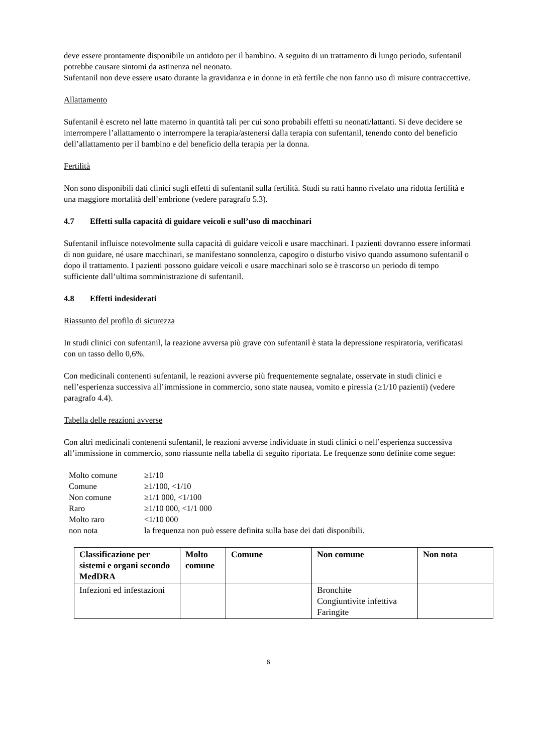deve essere prontamente disponibile un antidoto per il bambino. A seguito di un trattamento di lungo periodo, sufentanil potrebbe causare sintomi da astinenza nel neonato.
Sufentanil non deve essere usato durante la gravidanza e in donne in età fertile che non fanno uso di misure contraccettive.
Allattamento
Sufentanil è escreto nel latte materno in quantità tali per cui sono probabili effetti su neonati/lattanti. Si deve decidere se interrompere l’allattamento o interrompere la terapia/astenersi dalla terapia con sufentanil, tenendo conto del beneficio dell’allattamento per il bambino e del beneficio della terapia per la donna.
Fertilità
Non sono disponibili dati clinici sugli effetti di sufentanil sulla fertilità. Studi su ratti hanno rivelato una ridotta fertilità e una maggiore mortalità dell’embrione (vedere paragrafo 5.3).
4.7 Effetti sulla capacità di guidare veicoli e sull’uso di macchinari
Sufentanil influisce notevolmente sulla capacità di guidare veicoli e usare macchinari. I pazienti dovranno essere informati di non guidare, né usare macchinari, se manifestano sonnolenza, capogiro o disturbo visivo quando assumono sufentanil o dopo il trattamento. I pazienti possono guidare veicoli e usare macchinari solo se è trascorso un periodo di tempo sufficiente dall’ultima somministrazione di sufentanil.
4.8 Effetti indesiderati
Riassunto del profilo di sicurezza
In studi clinici con sufentanil, la reazione avversa più grave con sufentanil è stata la depressione respiratoria, verificatasi con un tasso dello 0,6%.
Con medicinali contenenti sufentanil, le reazioni avverse più frequentemente segnalate, osservate in studi clinici e nell’esperienza successiva all’immissione in commercio, sono state nausea, vomito e piressia (≥1/10 pazienti) (vedere paragrafo 4.4).
Tabella delle reazioni avverse
Con altri medicinali contenenti sufentanil, le reazioni avverse individuate in studi clinici o nell’esperienza successiva all’immissione in commercio, sono riassunte nella tabella di seguito riportata. Le frequenze sono definite come segue:
| Molto comune | ≥1/10 |
| Comune | ≥1/100, <1/10 |
| Non comune | ≥1/1 000, <1/100 |
| Raro | ≥1/10 000, <1/1 000 |
| Molto raro | <1/10 000 |
| non nota | la frequenza non può essere definita sulla base dei dati disponibili. |
| Classificazione per sistemi e organi secondo MedDRA | Molto comune | Comune | Non comune | Non nota |
| --- | --- | --- | --- | --- |
| Infezioni ed infestazioni | | | Bronchite Congiuntivite infettiva Faringite | |
6